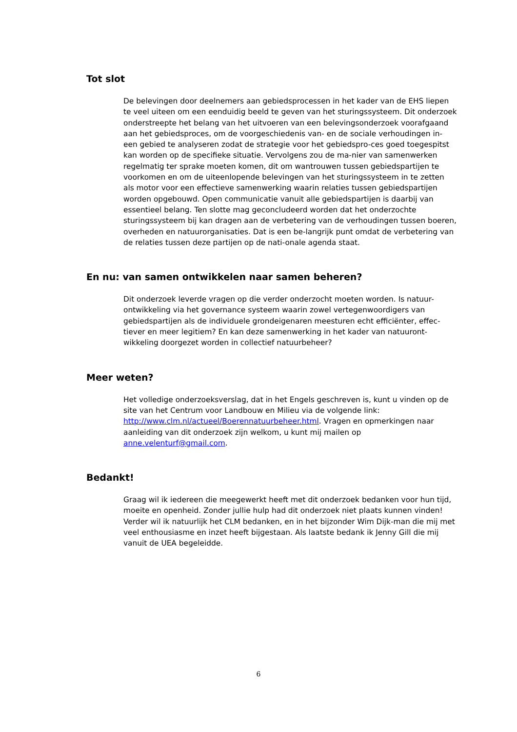Tot slot
De belevingen door deelnemers aan gebiedsprocessen in het kader van de EHS liepen te veel uiteen om een eenduidig beeld te geven van het sturingssysteem. Dit onderzoek onderstreepte het belang van het uitvoeren van een belevingsonderzoek voorafgaand aan het gebiedsproces, om de voorgeschiedenis van- en de sociale verhoudingen in- een gebied te analyseren zodat de strategie voor het gebiedspro-ces goed toegespitst kan worden op de specifieke situatie. Vervolgens zou de ma-nier van samenwerken regelmatig ter sprake moeten komen, dit om wantrouwen tussen gebiedspartijen te voorkomen en om de uiteenlopende belevingen van het sturingssysteem in te zetten als motor voor een effectieve samenwerking waarin relaties tussen gebiedspartijen worden opgebouwd. Open communicatie vanuit alle gebiedspartijen is daarbij van essentieel belang. Ten slotte mag geconcludeerd worden dat het onderzochte sturingssysteem bij kan dragen aan de verbetering van de verhoudingen tussen boeren, overheden en natuurorganisaties. Dat is een be-langrijk punt omdat de verbetering van de relaties tussen deze partijen op de nati-onale agenda staat.
En nu: van samen ontwikkelen naar samen beheren?
Dit onderzoek leverde vragen op die verder onderzocht moeten worden. Is natuur-ontwikkeling via het governance systeem waarin zowel vertegenwoordigers van gebiedspartijen als de individuele grondeigenaren meesturen echt efficiënter, effec-tiever en meer legitiem? En kan deze samenwerking in het kader van natuuront-wikkeling doorgezet worden in collectief natuurbeheer?
Meer weten?
Het volledige onderzoeksverslag, dat in het Engels geschreven is, kunt u vinden op de site van het Centrum voor Landbouw en Milieu via de volgende link: http://www.clm.nl/actueel/Boerennatuurbeheer.html. Vragen en opmerkingen naar aanleiding van dit onderzoek zijn welkom, u kunt mij mailen op anne.velenturf@gmail.com.
Bedankt!
Graag wil ik iedereen die meegewerkt heeft met dit onderzoek bedanken voor hun tijd, moeite en openheid. Zonder jullie hulp had dit onderzoek niet plaats kunnen vinden! Verder wil ik natuurlijk het CLM bedanken, en in het bijzonder Wim Dijk-man die mij met veel enthousiasme en inzet heeft bijgestaan. Als laatste bedank ik Jenny Gill die mij vanuit de UEA begeleidde.
6